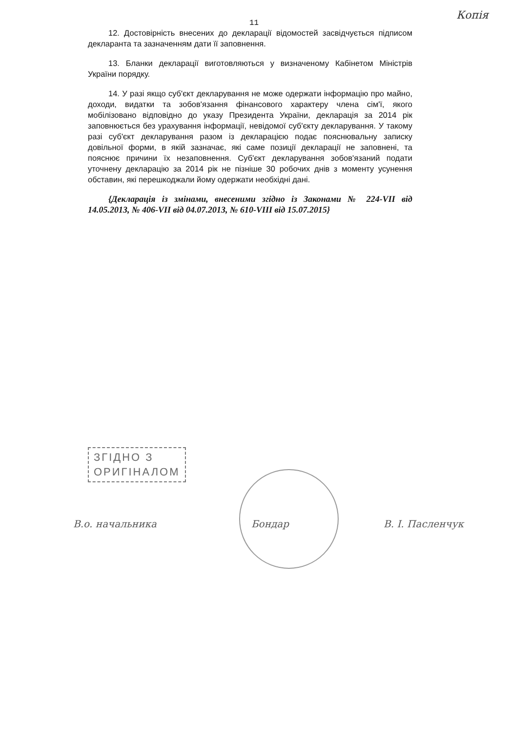Копія
11
12. Достовірність внесених до декларації відомостей засвідчується підписом декларанта та зазначенням дати її заповнення.
13. Бланки декларації виготовляються у визначеному Кабінетом Міністрів України порядку.
14. У разі якщо суб'єкт декларування не може одержати інформацію про майно, доходи, видатки та зобов'язання фінансового характеру члена сім'ї, якого мобілізовано відповідно до указу Президента України, декларація за 2014 рік заповнюється без урахування інформації, невідомої суб'єкту декларування. У такому разі суб'єкт декларування разом із декларацією подає пояснювальну записку довільної форми, в якій зазначає, які саме позиції декларації не заповнені, та пояснює причини їх незаповнення. Суб'єкт декларування зобов'язаний подати уточнену декларацію за 2014 рік не пізніше 30 робочих днів з моменту усунення обставин, які перешкоджали йому одержати необхідні дані.
{Декларація із змінами, внесеними згідно із Законами № 224-VII від 14.05.2013, № 406-VII від 04.07.2013, № 610-VIII від 15.07.2015}
ЗГІДНО З
ОРИГІНАЛОМ
В.о. начальника Бондар В. І. Пасленчук